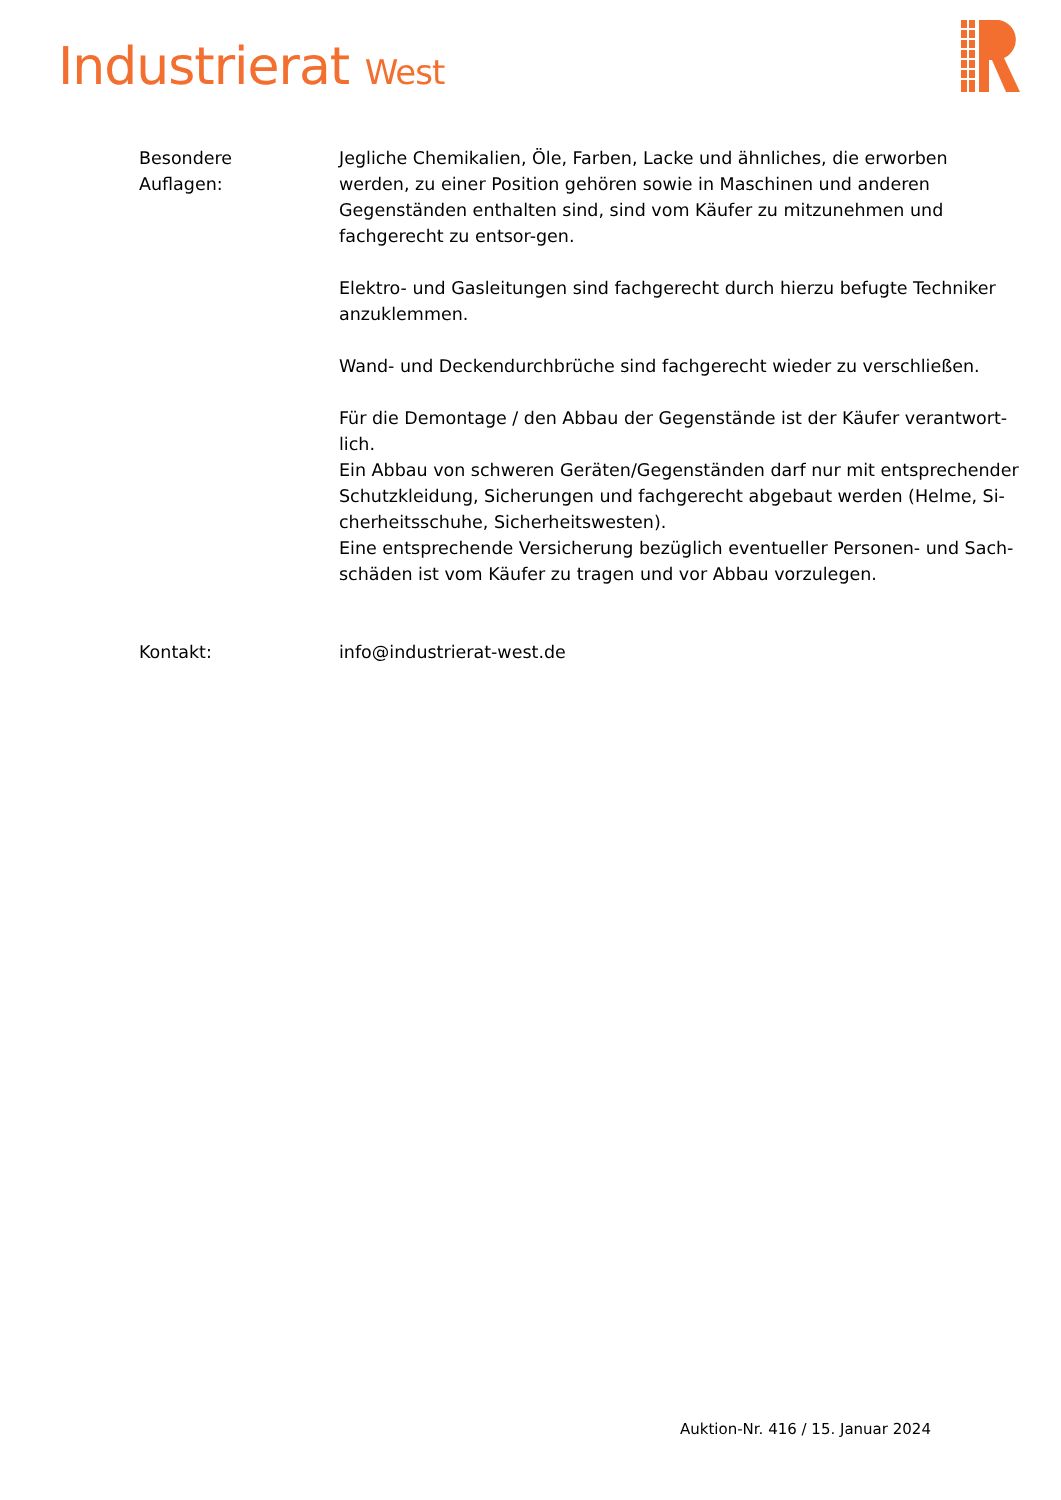Industrierat West
Besondere
Auflagen:
Jegliche Chemikalien, Öle, Farben, Lacke und ähnliches, die erworben werden, zu einer Position gehören sowie in Maschinen und anderen Gegenständen enthalten sind, sind vom Käufer zu mitzunehmen und fachgerecht zu entsor-gen.
Elektro- und Gasleitungen sind fachgerecht durch hierzu befugte Techniker anzuklemmen.
Wand- und Deckendurchbrüche sind fachgerecht wieder zu verschließen.
Für die Demontage / den Abbau der Gegenstände ist der Käufer verantwort-lich.
Ein Abbau von schweren Geräten/Gegenständen darf nur mit entsprechender Schutzkleidung, Sicherungen und fachgerecht abgebaut werden (Helme, Si-cherheitsschuhe, Sicherheitswesten).
Eine entsprechende Versicherung bezüglich eventueller Personen- und Sach-schäden ist vom Käufer zu tragen und vor Abbau vorzulegen.
Kontakt: info@industrierat-west.de
Auktion-Nr. 416 / 15. Januar 2024